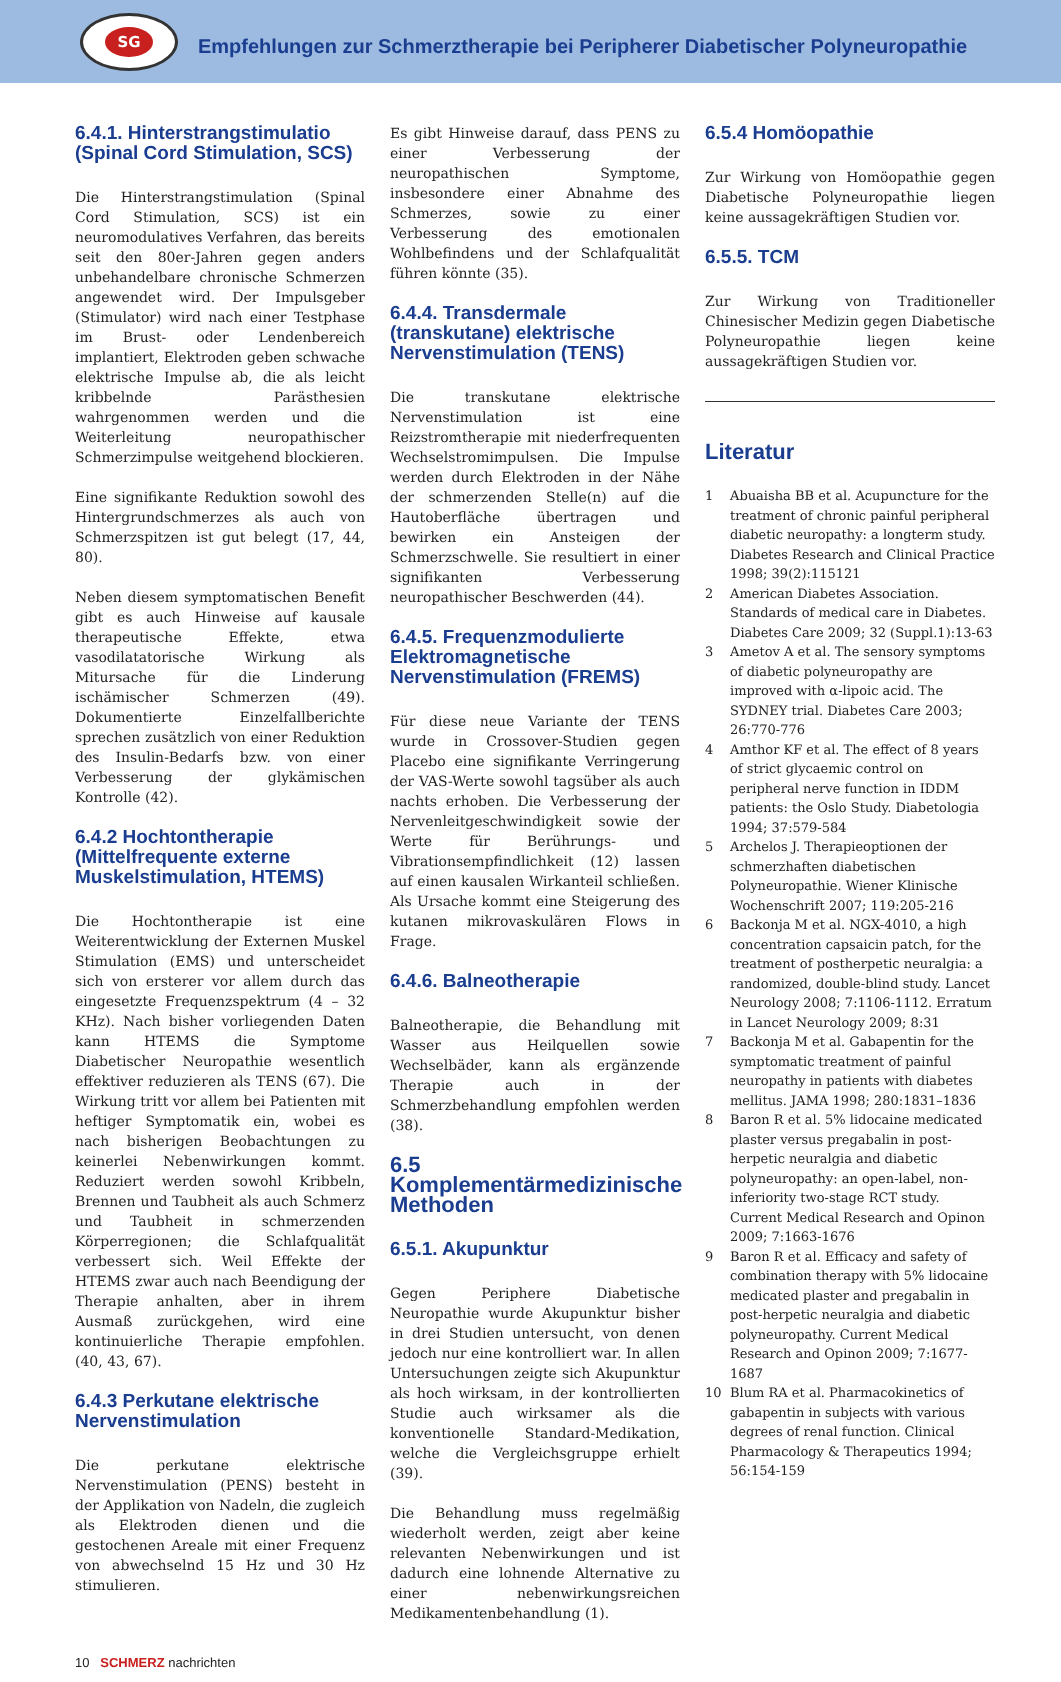SG
Empfehlungen zur Schmerztherapie bei Peripherer Diabetischer Polyneuropathie
6.4.1. Hinterstrangstimulatio (Spinal Cord Stimulation, SCS)
Die Hinterstrangstimulation (Spinal Cord Stimulation, SCS) ist ein neuromodulatives Verfahren, das bereits seit den 80er-Jahren gegen anders unbehandelbare chronische Schmerzen angewendet wird. Der Impulsgeber (Stimulator) wird nach einer Testphase im Brust- oder Lendenbereich implantiert, Elektroden geben schwache elektrische Impulse ab, die als leicht kribbelnde Parästhesien wahrgenommen werden und die Weiterleitung neuropathischer Schmerzimpulse weitgehend blockieren.
Eine signifikante Reduktion sowohl des Hintergrundschmerzes als auch von Schmerzspitzen ist gut belegt (17, 44, 80).
Neben diesem symptomatischen Benefit gibt es auch Hinweise auf kausale therapeutische Effekte, etwa vasodilatatorische Wirkung als Mitursache für die Linderung ischämischer Schmerzen (49). Dokumentierte Einzelfallberichte sprechen zusätzlich von einer Reduktion des Insulin-Bedarfs bzw. von einer Verbesserung der glykämischen Kontrolle (42).
6.4.2 Hochtontherapie (Mittelfrequente externe Muskelstimulation, HTEMS)
Die Hochtontherapie ist eine Weiterentwicklung der Externen Muskel Stimulation (EMS) und unterscheidet sich von ersterer vor allem durch das eingesetzte Frequenzspektrum (4 – 32 KHz). Nach bisher vorliegenden Daten kann HTEMS die Symptome Diabetischer Neuropathie wesentlich effektiver reduzieren als TENS (67). Die Wirkung tritt vor allem bei Patienten mit heftiger Symptomatik ein, wobei es nach bisherigen Beobachtungen zu keinerlei Nebenwirkungen kommt. Reduziert werden sowohl Kribbeln, Brennen und Taubheit als auch Schmerz und Taubheit in schmerzenden Körperregionen; die Schlafqualität verbessert sich. Weil Effekte der HTEMS zwar auch nach Beendigung der Therapie anhalten, aber in ihrem Ausmaß zurückgehen, wird eine kontinuierliche Therapie empfohlen. (40, 43, 67).
6.4.3 Perkutane elektrische Nervenstimulation
Die perkutane elektrische Nervenstimulation (PENS) besteht in der Applikation von Nadeln, die zugleich als Elektroden dienen und die gestochenen Areale mit einer Frequenz von abwechselnd 15 Hz und 30 Hz stimulieren.
Es gibt Hinweise darauf, dass PENS zu einer Verbesserung der neuropathischen Symptome, insbesondere einer Abnahme des Schmerzes, sowie zu einer Verbesserung des emotionalen Wohlbefindens und der Schlafqualität führen könnte (35).
6.4.4. Transdermale (transkutane) elektrische Nervenstimulation (TENS)
Die transkutane elektrische Nervenstimulation ist eine Reizstromtherapie mit niederfrequenten Wechselstromimpulsen. Die Impulse werden durch Elektroden in der Nähe der schmerzenden Stelle(n) auf die Hautoberfläche übertragen und bewirken ein Ansteigen der Schmerzschwelle. Sie resultiert in einer signifikanten Verbesserung neuropathischer Beschwerden (44).
6.4.5. Frequenzmodulierte Elektromagnetische Nervenstimulation (FREMS)
Für diese neue Variante der TENS wurde in Crossover-Studien gegen Placebo eine signifikante Verringerung der VAS-Werte sowohl tagsüber als auch nachts erhoben. Die Verbesserung der Nervenleitgeschwindigkeit sowie der Werte für Berührungs- und Vibrationsempfindlichkeit (12) lassen auf einen kausalen Wirkanteil schließen. Als Ursache kommt eine Steigerung des kutanen mikrovaskulären Flows in Frage.
6.4.6. Balneotherapie
Balneotherapie, die Behandlung mit Wasser aus Heilquellen sowie Wechselbäder, kann als ergänzende Therapie auch in der Schmerzbehandlung empfohlen werden (38).
6.5 Komplementärmedizinische Methoden
6.5.1. Akupunktur
Gegen Periphere Diabetische Neuropathie wurde Akupunktur bisher in drei Studien untersucht, von denen jedoch nur eine kontrolliert war. In allen Untersuchungen zeigte sich Akupunktur als hoch wirksam, in der kontrollierten Studie auch wirksamer als die konventionelle Standard-Medikation, welche die Vergleichsgruppe erhielt (39).
Die Behandlung muss regelmäßig wiederholt werden, zeigt aber keine relevanten Nebenwirkungen und ist dadurch eine lohnende Alternative zu einer nebenwirkungsreichen Medikamentenbehandlung (1).
6.5.4 Homöopathie
Zur Wirkung von Homöopathie gegen Diabetische Polyneuropathie liegen keine aussagekräftigen Studien vor.
6.5.5. TCM
Zur Wirkung von Traditioneller Chinesischer Medizin gegen Diabetische Polyneuropathie liegen keine aussagekräftigen Studien vor.
Literatur
1 Abuaisha BB et al. Acupuncture for the treatment of chronic painful peripheral diabetic neuropathy: a longterm study. Diabetes Research and Clinical Practice 1998; 39(2):115121
2 American Diabetes Association. Standards of medical care in Diabetes. Diabetes Care 2009; 32 (Suppl.1):13-63
3 Ametov A et al. The sensory symptoms of diabetic polyneuropathy are improved with α-lipoic acid. The SYDNEY trial. Diabetes Care 2003; 26:770-776
4 Amthor KF et al. The effect of 8 years of strict glycaemic control on peripheral nerve function in IDDM patients: the Oslo Study. Diabetologia 1994; 37:579-584
5 Archelos J. Therapieoptionen der schmerzhaften diabetischen Polyneuropathie. Wiener Klinische Wochenschrift 2007; 119:205-216
6 Backonja M et al. NGX-4010, a high concentration capsaicin patch, for the treatment of postherpetic neuralgia: a randomized, double-blind study. Lancet Neurology 2008; 7:1106-1112. Erratum in Lancet Neurology 2009; 8:31
7 Backonja M et al. Gabapentin for the symptomatic treatment of painful neuropathy in patients with diabetes mellitus. JAMA 1998; 280:1831–1836
8 Baron R et al. 5% lidocaine medicated plaster versus pregabalin in post-herpetic neuralgia and diabetic polyneuropathy: an open-label, non-inferiority two-stage RCT study. Current Medical Research and Opinon 2009; 7:1663-1676
9 Baron R et al. Efficacy and safety of combination therapy with 5% lidocaine medicated plaster and pregabalin in post-herpetic neuralgia and diabetic polyneuropathy. Current Medical Research and Opinon 2009; 7:1677-1687
10 Blum RA et al. Pharmacokinetics of gabapentin in subjects with various degrees of renal function. Clinical Pharmacology & Therapeutics 1994; 56:154-159
10 SCHMERZ nachrichten